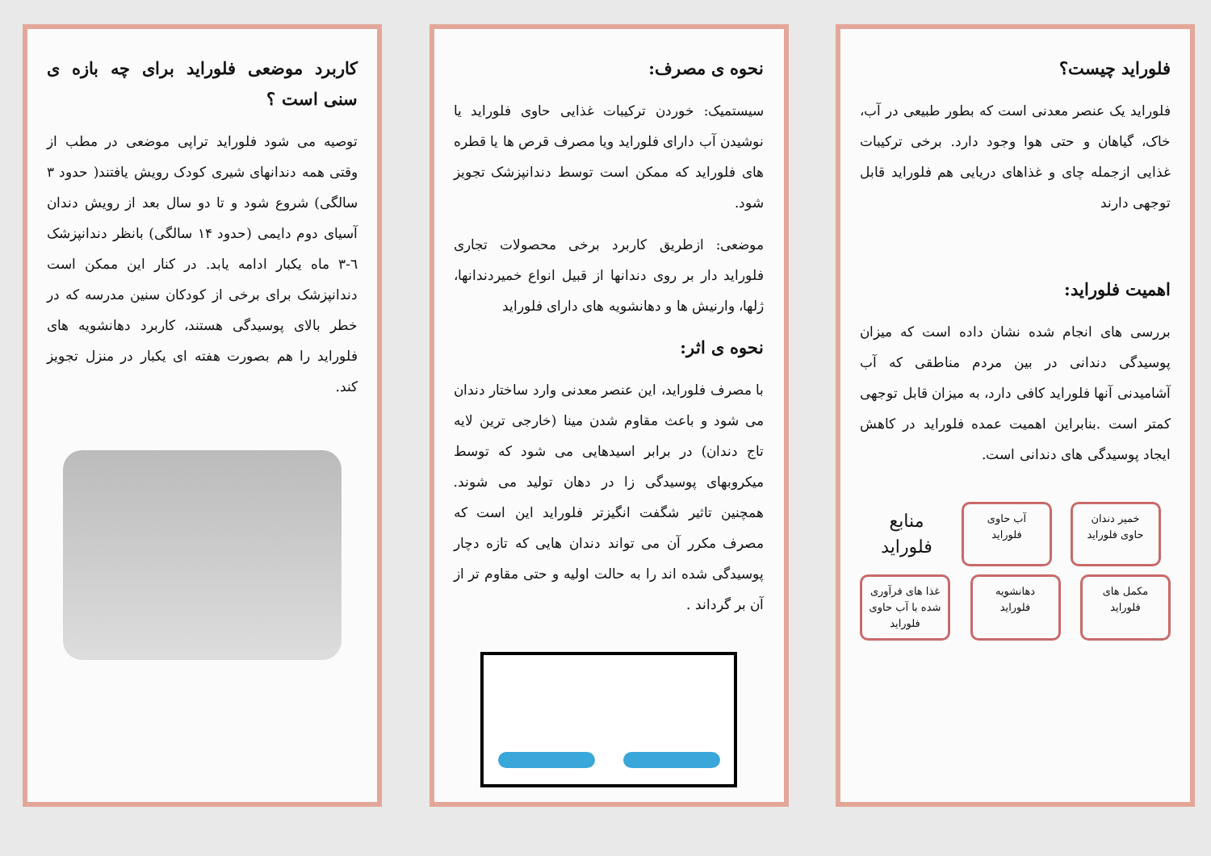فلوراید چیست؟
فلوراید یک عنصر معدنی است که بطور طبیعی در آب، خاک، گیاهان و حتی هوا وجود دارد. برخی ترکیبات غذایی ازجمله چای و غذاهای دریایی هم فلوراید قابل توجهی دارند
اهمیت فلوراید:
بررسی های انجام شده نشان داده است که میزان پوسیدگی دندانی در بین مردم مناطقی که آب آشامیدنی آنها فلوراید کافی دارد، به میزان قابل توجهی کمتر است .بنابراین اهمیت عمده فلوراید در کاهش ایجاد پوسیدگی های دندانی است.
خمیر دندان حاوی فلوراید
آب حاوی فلوراید
منابع فلوراید
مکمل های فلوراید
دهانشویه فلوراید
غذا های فرآوری شده با آب حاوی فلوراید
نحوه ی مصرف:
سیستمیک: خوردن ترکیبات غذایی حاوی فلوراید یا نوشیدن آب دارای فلوراید ویا مصرف قرص ها یا قطره های فلوراید که ممکن است توسط دندانپزشک تجویز شود.
موضعی: ازطریق کاربرد برخی محصولات تجاری فلوراید دار بر روی دندانها از قبیل انواع خمیردندانها، ژلها، وارنیش ها و دهانشویه های دارای فلوراید
نحوه ی اثر:
با مصرف فلوراید، این عنصر معدنی وارد ساختار دندان می شود و باعث مقاوم شدن مینا (خارجی ترین لایه تاج دندان) در برابر اسیدهایی می شود که توسط میکروبهای پوسیدگی زا در دهان تولید می شوند. همچنین تاثیر شگفت انگیزتر فلوراید این است که مصرف مکرر آن می تواند دندان هایی که تازه دچار پوسیدگی شده اند را به حالت اولیه و حتی مقاوم تر از آن بر گرداند .
کاربرد موضعی فلوراید برای چه بازه ی سنی است ؟
توصیه می شود فلوراید تراپی موضعی در مطب از وقتی همه دندانهای شیری کودک رویش یافتند( حدود ۳ سالگی) شروع شود و تا دو سال بعد از رویش دندان آسیای دوم دایمی (حدود ۱۴ سالگی) بانظر دندانپزشک ٦-۳ ماه یکبار ادامه یابد. در کنار این ممکن است دندانپزشک برای برخی از کودکان سنین مدرسه که در خطر بالای پوسیدگی هستند، کاربرد دهانشویه های فلوراید را هم بصورت هفته ای یکبار در منزل تجویز کند.